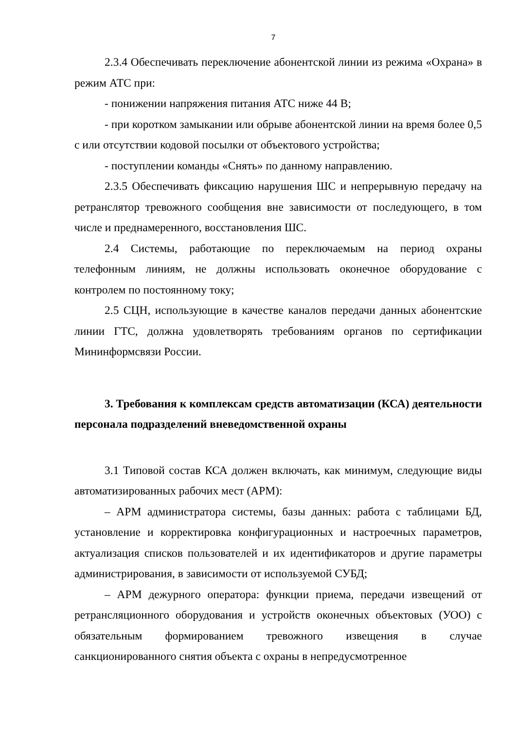7
2.3.4 Обеспечивать переключение абонентской линии из режима «Охрана» в режим АТС при:
- понижении напряжения питания АТС ниже 44 В;
- при коротком замыкании или обрыве абонентской линии на время более 0,5 с или отсутствии кодовой посылки от объектового устройства;
- поступлении команды «Снять» по данному направлению.
2.3.5 Обеспечивать фиксацию нарушения ШС и непрерывную передачу на ретранслятор тревожного сообщения вне зависимости от последующего, в том числе и преднамеренного, восстановления ШС.
2.4 Системы, работающие по переключаемым на период охраны телефонным линиям, не должны использовать оконечное оборудование с контролем по постоянному току;
2.5 СЦН, использующие в качестве каналов передачи данных абонентские линии ГТС, должна удовлетворять требованиям органов по сертификации Мининформсвязи России.
3. Требования к комплексам средств автоматизации (КСА) деятельности персонала подразделений вневедомственной охраны
3.1 Типовой состав КСА должен включать, как минимум, следующие виды автоматизированных рабочих мест (АРМ):
– АРМ администратора системы, базы данных: работа с таблицами БД, установление и корректировка конфигурационных и настроечных параметров, актуализация списков пользователей и их идентификаторов и другие параметры администрирования, в зависимости от используемой СУБД;
– АРМ дежурного оператора: функции приема, передачи извещений от ретрансляционного оборудования и устройств оконечных объектовых (УОО) с обязательным формированием тревожного извещения в случае санкционированного снятия объекта с охраны в непредусмотренное